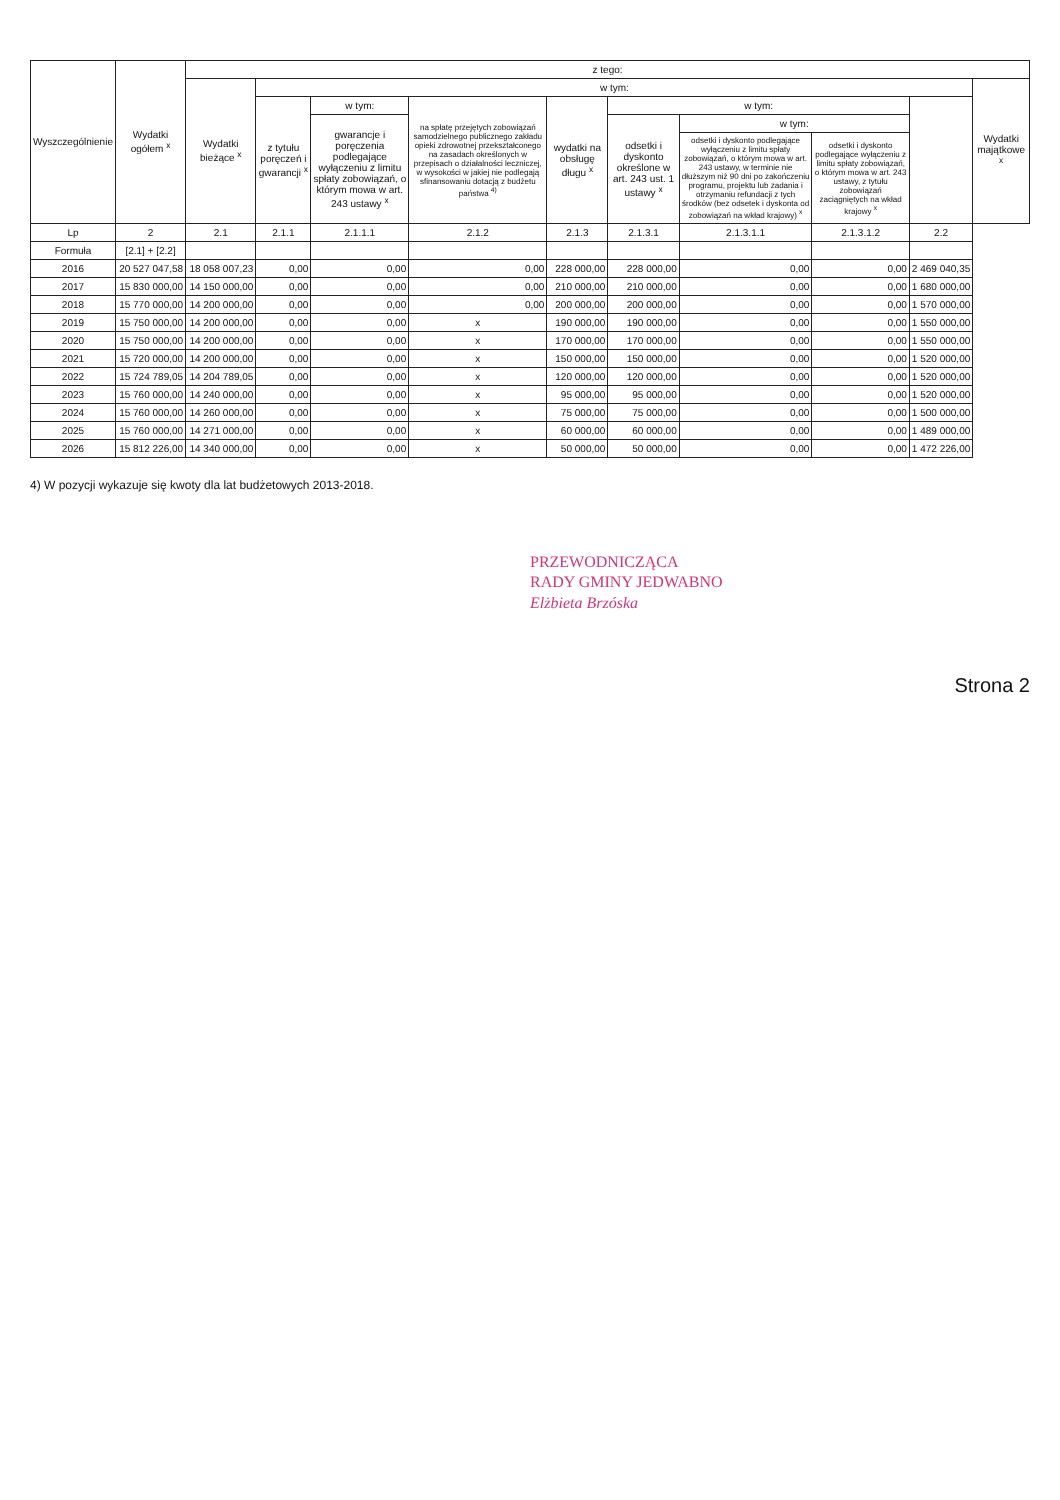| Wyszczególnienie | Wydatki ogółem <sup>x</sup> | z tego: | | | | | | | | | |
| --- | --- | --- | --- | --- | --- | --- | --- | --- | --- | --- | --- |
| | | Wydatki bieżące <sup>x</sup> | w tym: | | | | | | | | Wydatki majątkowe <sup>x</sup> |
| | | | z tytułu poręczeń i gwarancji <sup>x</sup> | w tym: | na spłatę przejętych zobowiązań samodzielnego publicznego zakładu opieki zdrowotnej przekształconego na zasadach określonych w przepisach o działalności leczniczej, w wysokości w jakiej nie podlegają sfinansowaniu dotacją z budżetu państwa <sup>4)</sup> | wydatki na obsługę długu <sup>x</sup> | w tym: | | | | |
| | | | | gwarancje i poręczenia podlegające wyłączeniu z limitu spłaty zobowiązań, o którym mowa w art. 243 ustawy <sup>x</sup> | | | odsetki i dyskonto określone w art. 243 ust. 1 ustawy <sup>x</sup> | w tym: | | | |
| | | | | | | | | odsetki i dyskonto podlegające wyłączeniu z limitu spłaty zobowiązań, o którym mowa w art. 243 ustawy, w terminie nie dłuższym niż 90 dni po zakończeniu programu, projektu lub zadania i otrzymaniu refundacji z tych środków (bez odsetek i dyskonta od zobowiązań na wkład krajowy) <sup>x</sup> | odsetki i dyskonto podlegające wyłączeniu z limitu spłaty zobowiązań, o którym mowa w art. 243 ustawy, z tytułu zobowiązań zaciągniętych na wkład krajowy <sup>x</sup> | | |
| Lp | 2 | 2.1 | 2.1.1 | 2.1.1.1 | 2.1.2 | 2.1.3 | 2.1.3.1 | 2.1.3.1.1 | 2.1.3.1.2 | 2.2 | |
| Formuła | [2.1] + [2.2] | | | | | | | | | | |
| 2016 | 20 527 047,58 | 18 058 007,23 | 0,00 | 0,00 | 0,00 | 228 000,00 | 228 000,00 | 0,00 | 0,00 | 2 469 040,35 | |
| 2017 | 15 830 000,00 | 14 150 000,00 | 0,00 | 0,00 | 0,00 | 210 000,00 | 210 000,00 | 0,00 | 0,00 | 1 680 000,00 | |
| 2018 | 15 770 000,00 | 14 200 000,00 | 0,00 | 0,00 | 0,00 | 200 000,00 | 200 000,00 | 0,00 | 0,00 | 1 570 000,00 | |
| 2019 | 15 750 000,00 | 14 200 000,00 | 0,00 | 0,00 | x | 190 000,00 | 190 000,00 | 0,00 | 0,00 | 1 550 000,00 | |
| 2020 | 15 750 000,00 | 14 200 000,00 | 0,00 | 0,00 | x | 170 000,00 | 170 000,00 | 0,00 | 0,00 | 1 550 000,00 | |
| 2021 | 15 720 000,00 | 14 200 000,00 | 0,00 | 0,00 | x | 150 000,00 | 150 000,00 | 0,00 | 0,00 | 1 520 000,00 | |
| 2022 | 15 724 789,05 | 14 204 789,05 | 0,00 | 0,00 | x | 120 000,00 | 120 000,00 | 0,00 | 0,00 | 1 520 000,00 | |
| 2023 | 15 760 000,00 | 14 240 000,00 | 0,00 | 0,00 | x | 95 000,00 | 95 000,00 | 0,00 | 0,00 | 1 520 000,00 | |
| 2024 | 15 760 000,00 | 14 260 000,00 | 0,00 | 0,00 | x | 75 000,00 | 75 000,00 | 0,00 | 0,00 | 1 500 000,00 | |
| 2025 | 15 760 000,00 | 14 271 000,00 | 0,00 | 0,00 | x | 60 000,00 | 60 000,00 | 0,00 | 0,00 | 1 489 000,00 | |
| 2026 | 15 812 226,00 | 14 340 000,00 | 0,00 | 0,00 | x | 50 000,00 | 50 000,00 | 0,00 | 0,00 | 1 472 226,00 | |
4) W pozycji wykazuje się kwoty dla lat budżetowych 2013-2018.
PRZEWODNICZĄCA
RADY GMINY JEDWABNO
Elżbieta Brzóska
Strona 2